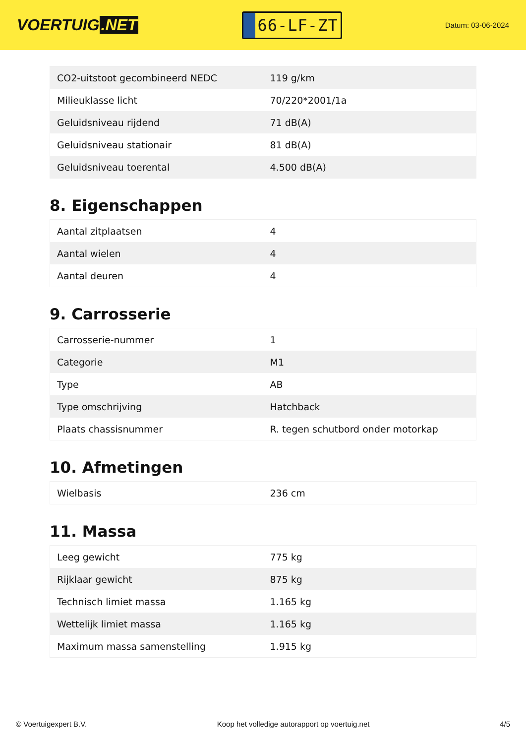VOERTUIG.NET
66-LF-ZT
Datum: 03-06-2024
| CO2-uitstoot gecombineerd NEDC | 119 g/km |
| Milieuklasse licht | 70/220*2001/1a |
| Geluidsniveau rijdend | 71 dB(A) |
| Geluidsniveau stationair | 81 dB(A) |
| Geluidsniveau toerental | 4.500 dB(A) |
8. Eigenschappen
| Aantal zitplaatsen | 4 |
| Aantal wielen | 4 |
| Aantal deuren | 4 |
9. Carrosserie
| Carrosserie-nummer | 1 |
| Categorie | M1 |
| Type | AB |
| Type omschrijving | Hatchback |
| Plaats chassisnummer | R. tegen schutbord onder motorkap |
10. Afmetingen
| Wielbasis | 236 cm |
11. Massa
| Leeg gewicht | 775 kg |
| Rijklaar gewicht | 875 kg |
| Technisch limiet massa | 1.165 kg |
| Wettelijk limiet massa | 1.165 kg |
| Maximum massa samenstelling | 1.915 kg |
© Voertuigexpert B.V. Koop het volledige autorapport op voertuig.net 4/5